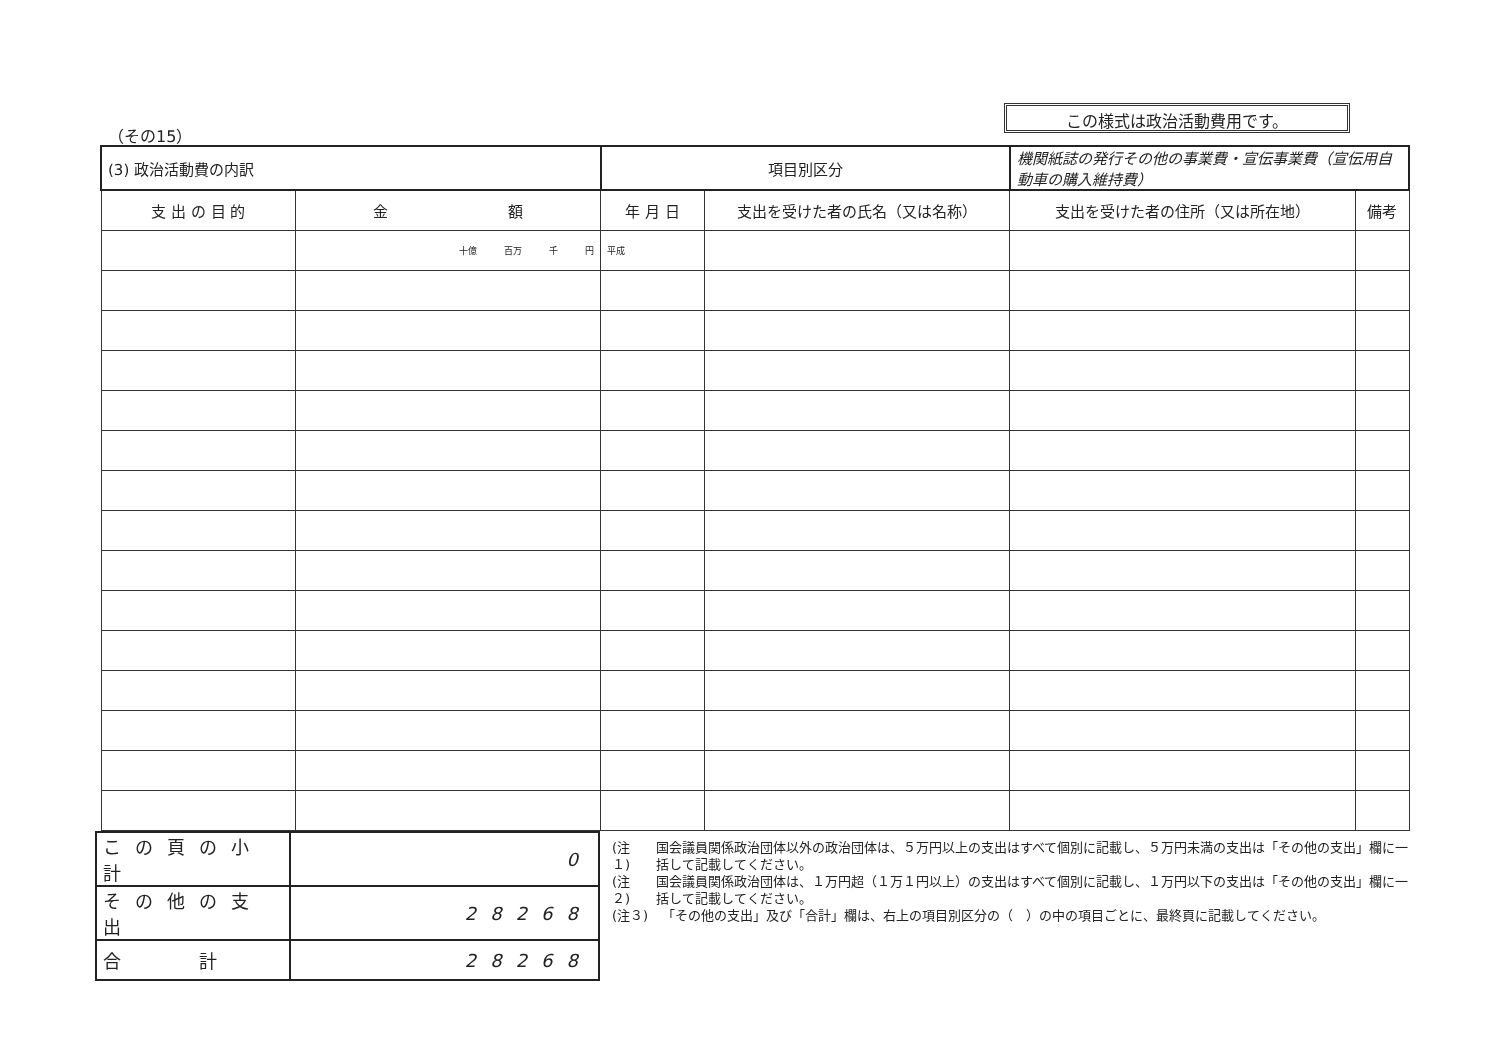（その15）
この様式は政治活動費用です。
| (3) 政治活動費の内訳 | | 項目別区分 | | 機関紙誌の発行その他の事業費・宣伝事業費（宣伝用自動車の購入維持費） | |
| 支 出 の 目 的 | 金 額 | 年 月 日 | 支出を受けた者の氏名（又は名称） | 支出を受けた者の住所（又は所在地） | 備考 |
| | 十億 百万 千 円 | 平成 | | | |
| この頁の小計 | 0 |
| その他の支出 | 28268 |
| 合 計 | 28268 |
(注１) 国会議員関係政治団体以外の政治団体は、５万円以上の支出はすべて個別に記載し、５万円未満の支出は「その他の支出」欄に一括して記載してください。
(注２) 国会議員関係政治団体は、１万円超（１万１円以上）の支出はすべて個別に記載し、１万円以下の支出は「その他の支出」欄に一括して記載してください。
(注３) 「その他の支出」及び「合計」欄は、右上の項目別区分の（　）の中の項目ごとに、最終頁に記載してください。